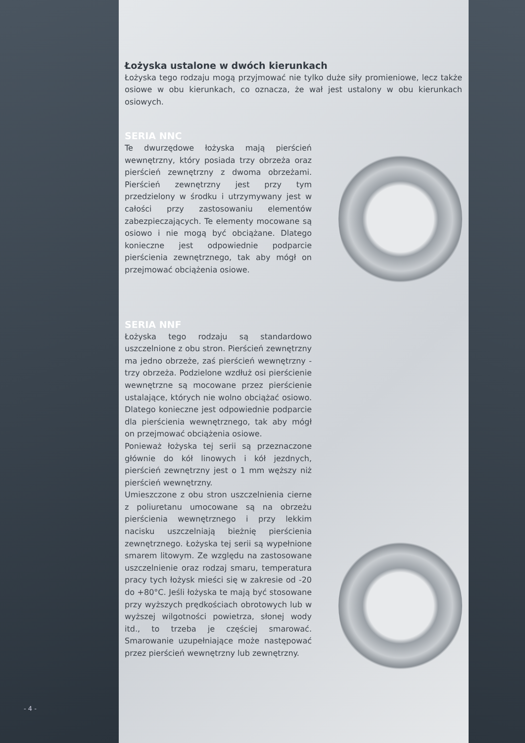Łożyska ustalone w dwóch kierunkach
Łożyska tego rodzaju mogą przyjmować nie tylko duże siły promieniowe, lecz także osiowe w obu kierunkach, co oznacza, że wał jest ustalony w obu kierunkach osiowych.
SERIA NNC
Te dwurzędowe łożyska mają pierścień wewnętrzny, który posiada trzy obrzeża oraz pierścień zewnętrzny z dwoma obrzeżami. Pierścień zewnętrzny jest przy tym przedzielony w środku i utrzymywany jest w całości przy zastosowaniu elementów zabezpieczających. Te elementy mocowane są osiowo i nie mogą być obciążane. Dlatego konieczne jest odpowiednie podparcie pierścienia zewnętrznego, tak aby mógł on przejmować obciążenia osiowe.
SERIA NNF
Łożyska tego rodzaju są standardowo uszczelnione z obu stron. Pierścień zewnętrzny ma jedno obrzeże, zaś pierścień wewnętrzny - trzy obrzeża. Podzielone wzdłuż osi pierścienie wewnętrzne są mocowane przez pierścienie ustalające, których nie wolno obciążać osiowo. Dlatego konieczne jest odpowiednie podparcie dla pierścienia wewnętrznego, tak aby mógł on przejmować obciążenia osiowe.
Ponieważ łożyska tej serii są przeznaczone głównie do kół linowych i kół jezdnych, pierścień zewnętrzny jest o 1 mm węższy niż pierścień wewnętrzny.
Umieszczone z obu stron uszczelnienia cierne z poliuretanu umocowane są na obrzeżu pierścienia wewnętrznego i przy lekkim nacisku uszczelniają bieżnię pierścienia zewnętrznego. Łożyska tej serii są wypełnione smarem litowym. Ze względu na zastosowane uszczelnienie oraz rodzaj smaru, temperatura pracy tych łożysk mieści się w zakresie od -20 do +80°C. Jeśli łożyska te mają być stosowane przy wyższych prędkościach obrotowych lub w wyższej wilgotności powietrza, słonej wody itd., to trzeba je częściej smarować. Smarowanie uzupełniające może następować przez pierścień wewnętrzny lub zewnętrzny.
- 4 -